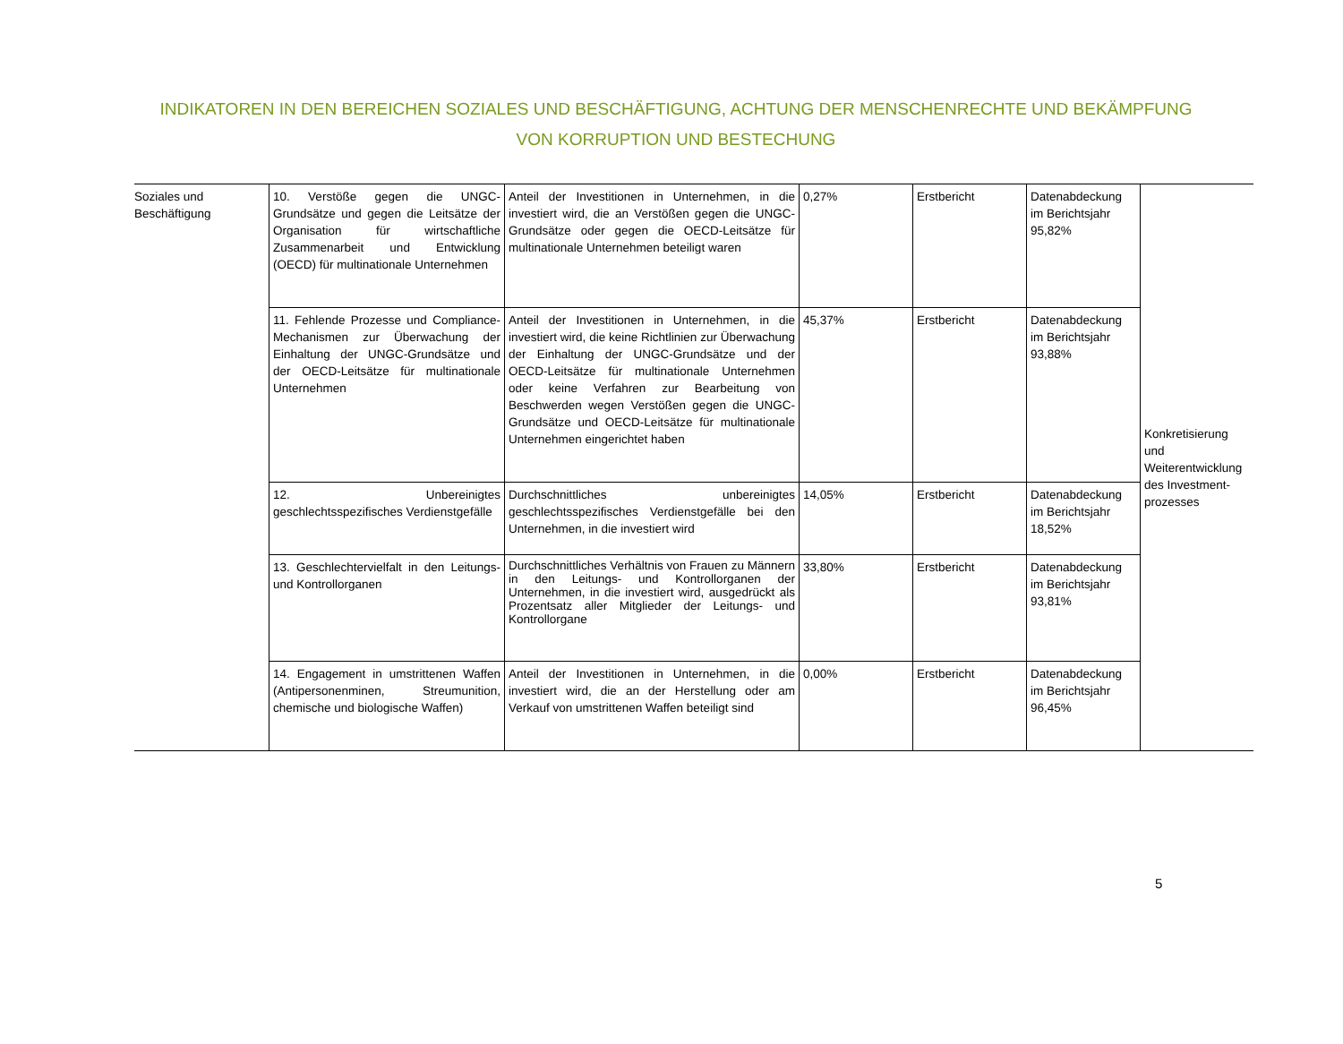INDIKATOREN IN DEN BEREICHEN SOZIALES UND BESCHÄFTIGUNG, ACHTUNG DER MENSCHENRECHTE UND BEKÄMPFUNG VON KORRUPTION UND BESTECHUNG
| Soziales und Beschäftigung | 10. Verstöße gegen die UNGC-Grundsätze und gegen die Leitsätze der Organisation für wirtschaftliche Zusammenarbeit und Entwicklung (OECD) für multinationale Unternehmen | Anteil der Investitionen in Unternehmen, in die investiert wird, die an Verstößen gegen die UNGC-Grundsätze oder gegen die OECD-Leitsätze für multinationale Unternehmen beteiligt waren | 0,27% | Erstbericht | Datenabdeckung im Berichtsjahr 95,82% | Konkretisierung und Weiterentwicklung des Investment-prozesses |
| | 11. Fehlende Prozesse und Compliance-Mechanismen zur Überwachung der Einhaltung der UNGC-Grundsätze und der OECD-Leitsätze für multinationale Unternehmen | Anteil der Investitionen in Unternehmen, in die investiert wird, die keine Richtlinien zur Überwachung der Einhaltung der UNGC-Grundsätze und der OECD-Leitsätze für multinationale Unternehmen oder keine Verfahren zur Bearbeitung von Beschwerden wegen Verstößen gegen die UNGC-Grundsätze und OECD-Leitsätze für multinationale Unternehmen eingerichtet haben | 45,37% | Erstbericht | Datenabdeckung im Berichtsjahr 93,88% | |
| | 12. Unbereinigtes geschlechtsspezifisches Verdienstgefälle | Durchschnittliches unbereinigtes geschlechtsspezifisches Verdienstgefälle bei den Unternehmen, in die investiert wird | 14,05% | Erstbericht | Datenabdeckung im Berichtsjahr 18,52% | |
| | 13. Geschlechtervielfalt in den Leitungs- und Kontrollorganen | Durchschnittliches Verhältnis von Frauen zu Männern in den Leitungs- und Kontrollorganen der Unternehmen, in die investiert wird, ausgedrückt als Prozentsatz aller Mitglieder der Leitungs- und Kontrollorgane | 33,80% | Erstbericht | Datenabdeckung im Berichtsjahr 93,81% | |
| | 14. Engagement in umstrittenen Waffen (Antipersonenminen, Streumunition, chemische und biologische Waffen) | Anteil der Investitionen in Unternehmen, in die investiert wird, die an der Herstellung oder am Verkauf von umstrittenen Waffen beteiligt sind | 0,00% | Erstbericht | Datenabdeckung im Berichtsjahr 96,45% | |
5